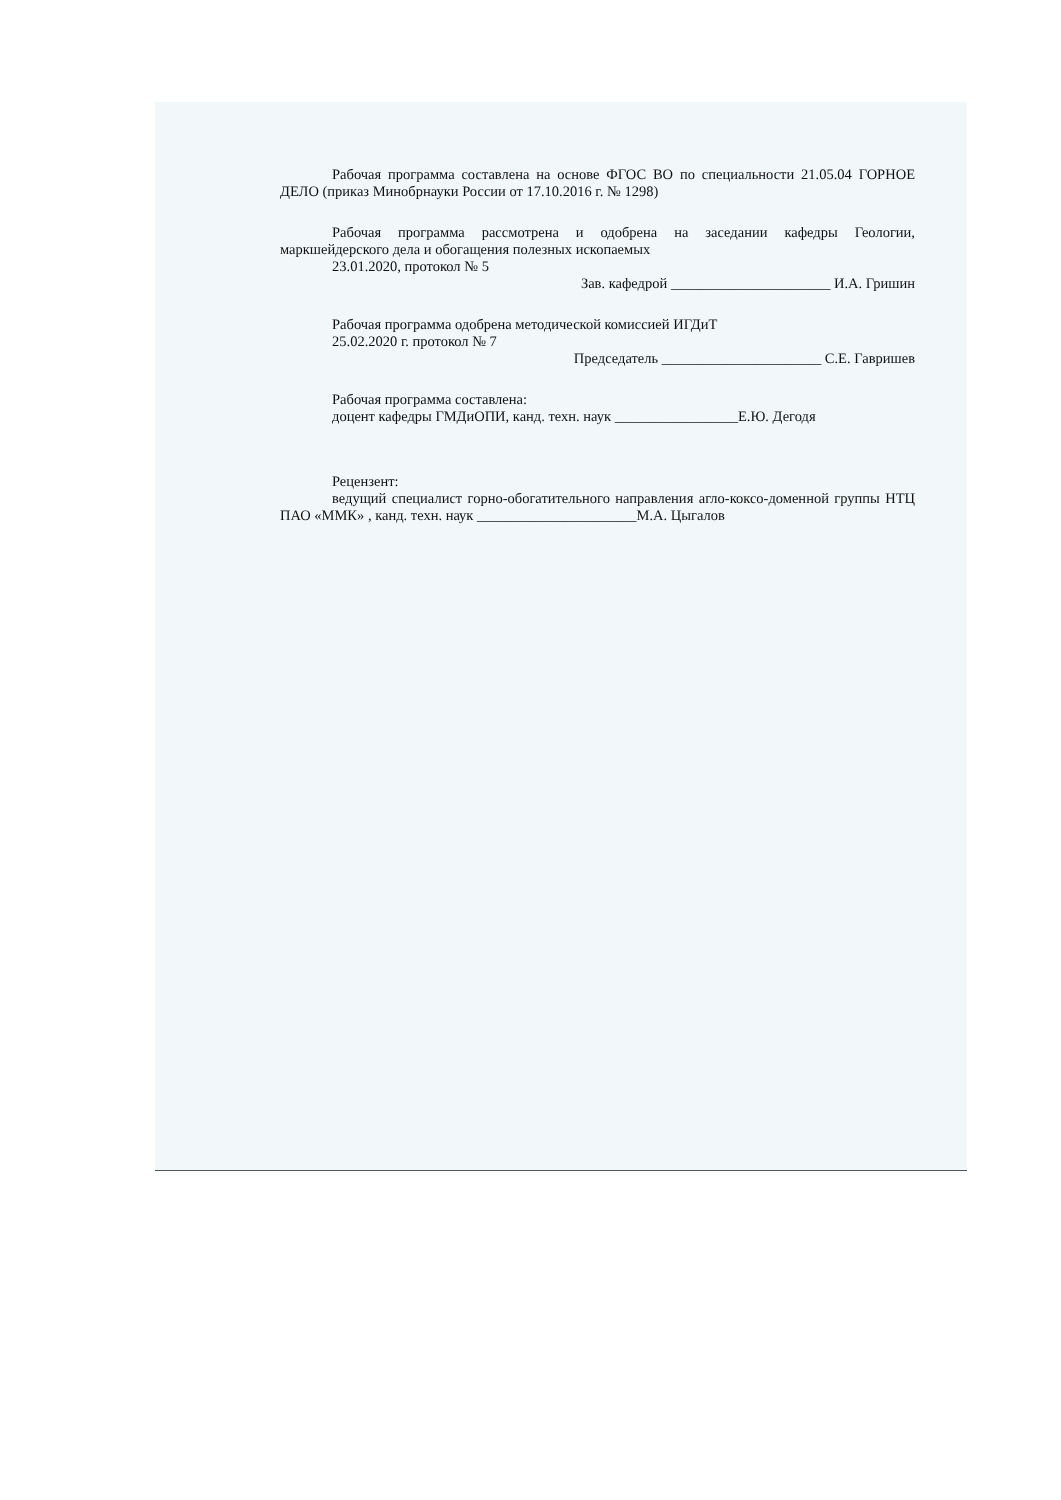Рабочая программа составлена на основе ФГОС ВО по специальности 21.05.04 ГОРНОЕ ДЕЛО (приказ Минобрнауки России от 17.10.2016 г. № 1298)
Рабочая программа рассмотрена и одобрена на заседании кафедры Геологии, маркшейдерского дела и обогащения полезных ископаемых
23.01.2020, протокол № 5
Зав. кафедрой ______________________ И.А. Гришин
Рабочая программа одобрена методической комиссией ИГДиТ
25.02.2020 г. протокол № 7
Председатель ______________________ С.Е. Гавришев
Рабочая программа составлена:
доцент кафедры ГМДиОПИ, канд. техн. наук _________________Е.Ю. Дегодя
Рецензент:
ведущий специалист горно-обогатительного направления агло-коксо-доменной группы НТЦ ПАО «ММК» , канд. техн. наук ______________________М.А. Цыгалов